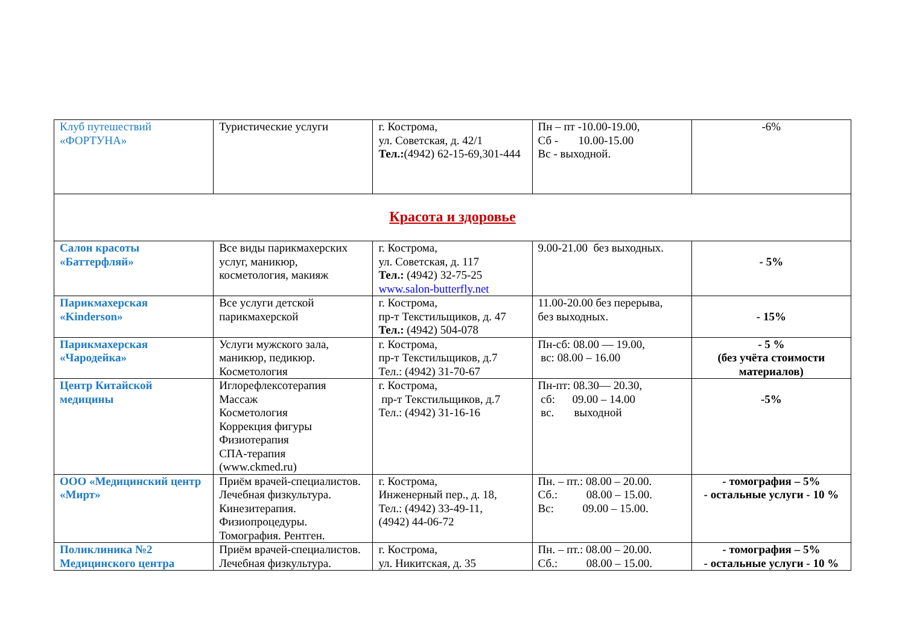| Клуб путешествий «ФОРТУНА» | Туристические услуги | г. Кострома, ул. Советская, д. 42/1 Тел.: (4942) 62-15-69,301-444 | Пн – пт -10.00-19.00, Сб - 10.00-15.00 Вс - выходной. | -6% |
| Красота и здоровье | | | | |
| Салон красоты «Баттерфляй» | Все виды парикмахерских услуг, маникюр, косметология, макияж | г. Кострома, ул. Советская, д. 117 Тел.: (4942) 32-75-25 www.salon-butterfly.net | 9.00-21.00 без выходных. | - 5% |
| Парикмахерская «Kinderson» | Все услуги детской парикмахерской | г. Кострома, пр-т Текстильщиков, д. 47 Тел.: (4942) 504-078 | 11.00-20.00 без перерыва, без выходных. | - 15% |
| Парикмахерская «Чародейка» | Услуги мужского зала, маникюр, педикюр. Косметология | г. Кострома, пр-т Текстильщиков, д.7 Тел.: (4942) 31-70-67 | Пн-сб: 08.00 — 19.00, вс: 08.00 – 16.00 | - 5 % (без учёта стоимости материалов) |
| Центр Китайской медицины | Иглорефлексотерапия Массаж Косметология Коррекция фигуры Физиотерапия СПА-терапия (www.ckmed.ru) | г. Кострома, пр-т Текстильщиков, д.7 Тел.: (4942) 31-16-16 | Пн-пт: 08.30— 20.30, сб: 09.00 – 14.00 вс. выходной | -5% |
| ООО «Медицинский центр «Мирт» | Приём врачей-специалистов. Лечебная физкультура. Кинезитерапия. Физиопроцедуры. Томография. Рентген. | г. Кострома, Инженерный пер., д. 18, Тел.: (4942) 33-49-11, (4942) 44-06-72 | Пн. – пт.: 08.00 – 20.00. Сб.: 08.00 – 15.00. Вс: 09.00 – 15.00. | - томография – 5% - остальные услуги - 10 % |
| Поликлиника №2 Медицинского центра | Приём врачей-специалистов. Лечебная физкультура. | г. Кострома, ул. Никитская, д. 35 | Пн. – пт.: 08.00 – 20.00. Сб.: 08.00 – 15.00. | - томография – 5% - остальные услуги - 10 % |